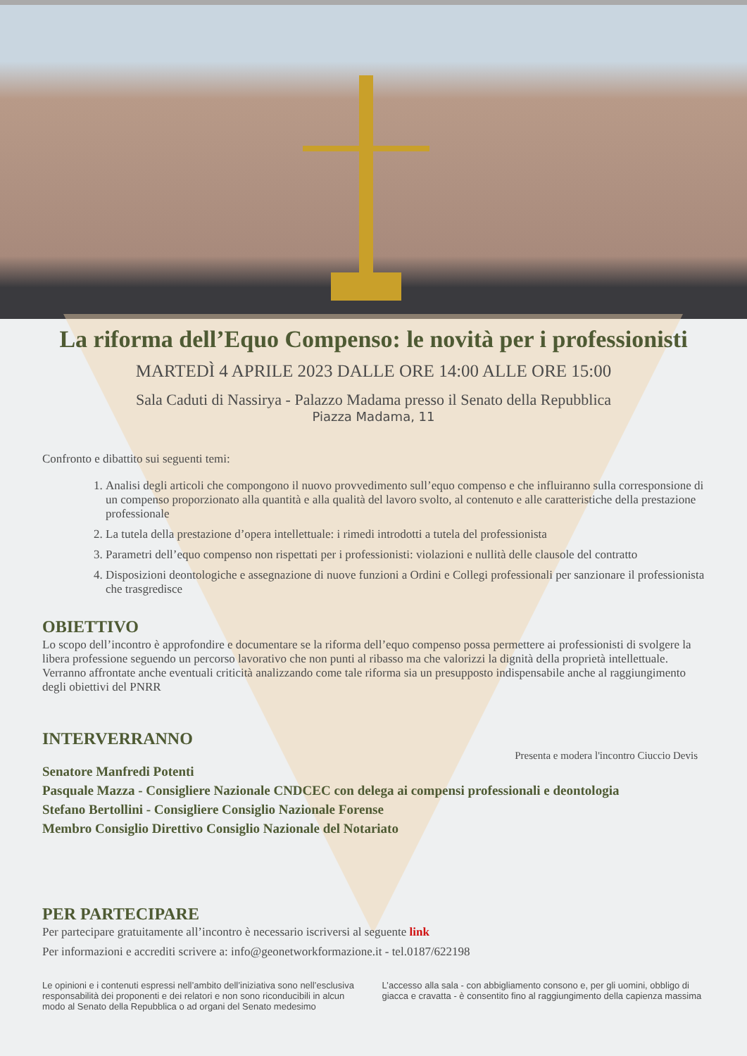La riforma dell’Equo Compenso: le novità per i professionisti
MARTEDÌ 4 APRILE 2023 DALLE ORE 14:00 ALLE ORE 15:00
Sala Caduti di Nassirya - Palazzo Madama presso il Senato della Repubblica
Piazza Madama, 11
Confronto e dibattito sui seguenti temi:
1. Analisi degli articoli che compongono il nuovo provvedimento sull’equo compenso e che influiranno sulla corresponsione di un compenso proporzionato alla quantità e alla qualità del lavoro svolto, al contenuto e alle caratteristiche della prestazione professionale
2. La tutela della prestazione d’opera intellettuale: i rimedi introdotti a tutela del professionista
3. Parametri dell’equo compenso non rispettati per i professionisti: violazioni e nullità delle clausole del contratto
4. Disposizioni deontologiche e assegnazione di nuove funzioni a Ordini e Collegi professionali per sanzionare il professionista che trasgredisce
OBIETTIVO
Lo scopo dell’incontro è approfondire e documentare se la riforma dell’equo compenso possa permettere ai professionisti di svolgere la libera professione seguendo un percorso lavorativo che non punti al ribasso ma che valorizzi la dignità della proprietà intellettuale. Verranno affrontate anche eventuali criticità analizzando come tale riforma sia un presupposto indispensabile anche al raggiungimento degli obiettivi del PNRR
INTERVERRANNO
Presenta e modera l'incontro Ciuccio Devis
Senatore Manfredi Potenti
Pasquale Mazza - Consigliere Nazionale CNDCEC con delega ai compensi professionali e deontologia
Stefano Bertollini - Consigliere Consiglio Nazionale Forense
Membro Consiglio Direttivo Consiglio Nazionale del Notariato
PER PARTECIPARE
Per partecipare gratuitamente all’incontro è necessario iscriversi al seguente link
Per informazioni e accrediti scrivere a: info@geonetworkformazione.it - tel.0187/622198
Le opinioni e i contenuti espressi nell’ambito dell’iniziativa sono nell’esclusiva responsabilità dei proponenti e dei relatori e non sono riconducibili in alcun modo al Senato della Repubblica o ad organi del Senato medesimo
L’accesso alla sala - con abbigliamento consono e, per gli uomini, obbligo di giacca e cravatta - è consentito fino al raggiungimento della capienza massima